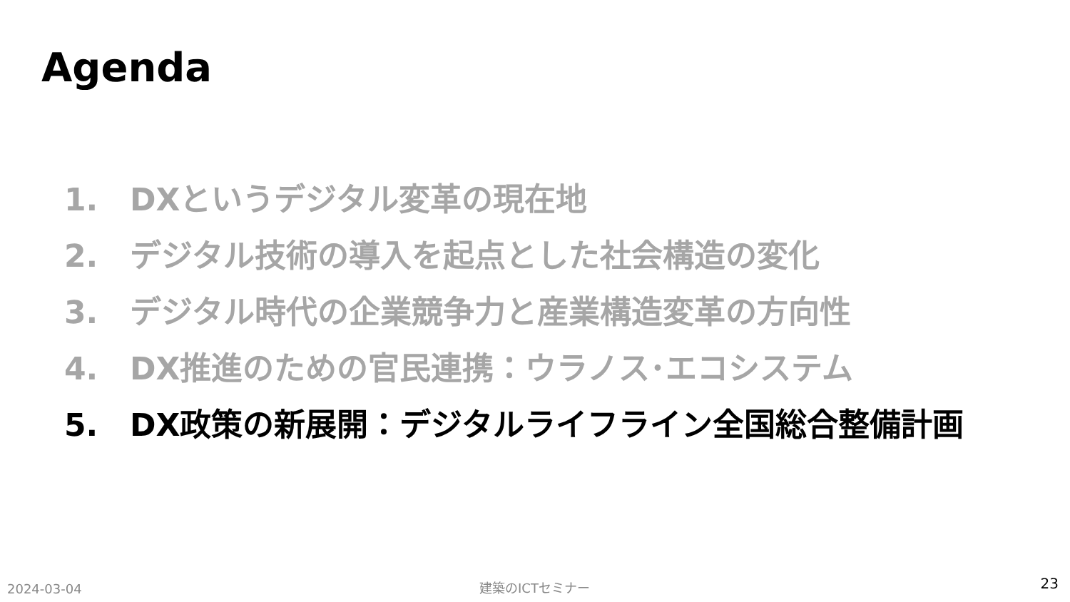Agenda
1. DXというデジタル変革の現在地
2. デジタル技術の導入を起点とした社会構造の変化
3. デジタル時代の企業競争力と産業構造変革の方向性
4. DX推進のための官民連携：ウラノス･エコシステム
5. DX政策の新展開：デジタルライフライン全国総合整備計画
2024-03-04 建築のICTセミナー 23